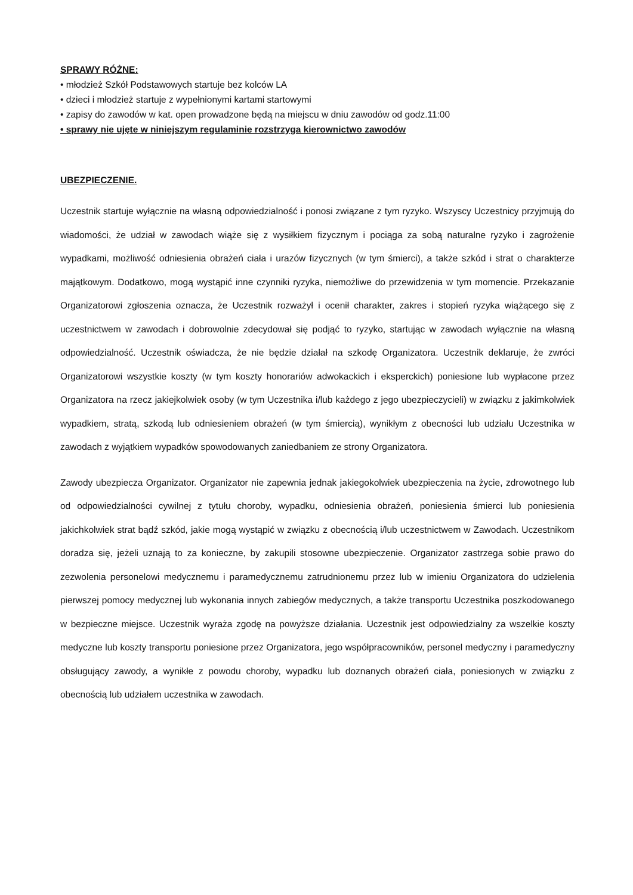SPRAWY RÓŻNE:
• młodzież Szkół Podstawowych startuje bez kolców LA
• dzieci i młodzież startuje z wypełnionymi kartami startowymi
• zapisy do zawodów w kat. open prowadzone będą na miejscu w dniu zawodów od godz.11:00
• sprawy nie ujęte w niniejszym regulaminie rozstrzyga kierownictwo zawodów
UBEZPIECZENIE.
Uczestnik startuje wyłącznie na własną odpowiedzialność i ponosi związane z tym ryzyko. Wszyscy Uczestnicy przyjmują do wiadomości, że udział w zawodach wiąże się z wysiłkiem fizycznym i pociąga za sobą naturalne ryzyko i zagrożenie wypadkami, możliwość odniesienia obrażeń ciała i urazów fizycznych (w tym śmierci), a także szkód i strat o charakterze majątkowym. Dodatkowo, mogą wystąpić inne czynniki ryzyka, niemożliwe do przewidzenia w tym momencie. Przekazanie Organizatorowi zgłoszenia oznacza, że Uczestnik rozważył i ocenił charakter, zakres i stopień ryzyka wiążącego się z uczestnictwem w zawodach i dobrowolnie zdecydował się podjąć to ryzyko, startując w zawodach wyłącznie na własną odpowiedzialność. Uczestnik oświadcza, że nie będzie działał na szkodę Organizatora. Uczestnik deklaruje, że zwróci Organizatorowi wszystkie koszty (w tym koszty honorariów adwokackich i eksperckich) poniesione lub wypłacone przez Organizatora na rzecz jakiejkolwiek osoby (w tym Uczestnika i/lub każdego z jego ubezpieczycieli) w związku z jakimkolwiek wypadkiem, stratą, szkodą lub odniesieniem obrażeń (w tym śmiercią), wynikłym z obecności lub udziału Uczestnika w zawodach z wyjątkiem wypadków spowodowanych zaniedbaniem ze strony Organizatora.
Zawody ubezpiecza Organizator. Organizator nie zapewnia jednak jakiegokolwiek ubezpieczenia na życie, zdrowotnego lub od odpowiedzialności cywilnej z tytułu choroby, wypadku, odniesienia obrażeń, poniesienia śmierci lub poniesienia jakichkolwiek strat bądź szkód, jakie mogą wystąpić w związku z obecnością i/lub uczestnictwem w Zawodach. Uczestnikom doradza się, jeżeli uznają to za konieczne, by zakupili stosowne ubezpieczenie. Organizator zastrzega sobie prawo do zezwolenia personelowi medycznemu i paramedycznemu zatrudnionemu przez lub w imieniu Organizatora do udzielenia pierwszej pomocy medycznej lub wykonania innych zabiegów medycznych, a także transportu Uczestnika poszkodowanego w bezpieczne miejsce. Uczestnik wyraża zgodę na powyższe działania. Uczestnik jest odpowiedzialny za wszelkie koszty medyczne lub koszty transportu poniesione przez Organizatora, jego współpracowników, personel medyczny i paramedyczny obsługujący zawody, a wynikłe z powodu choroby, wypadku lub doznanych obrażeń ciała, poniesionych w związku z obecnością lub udziałem uczestnika w zawodach.